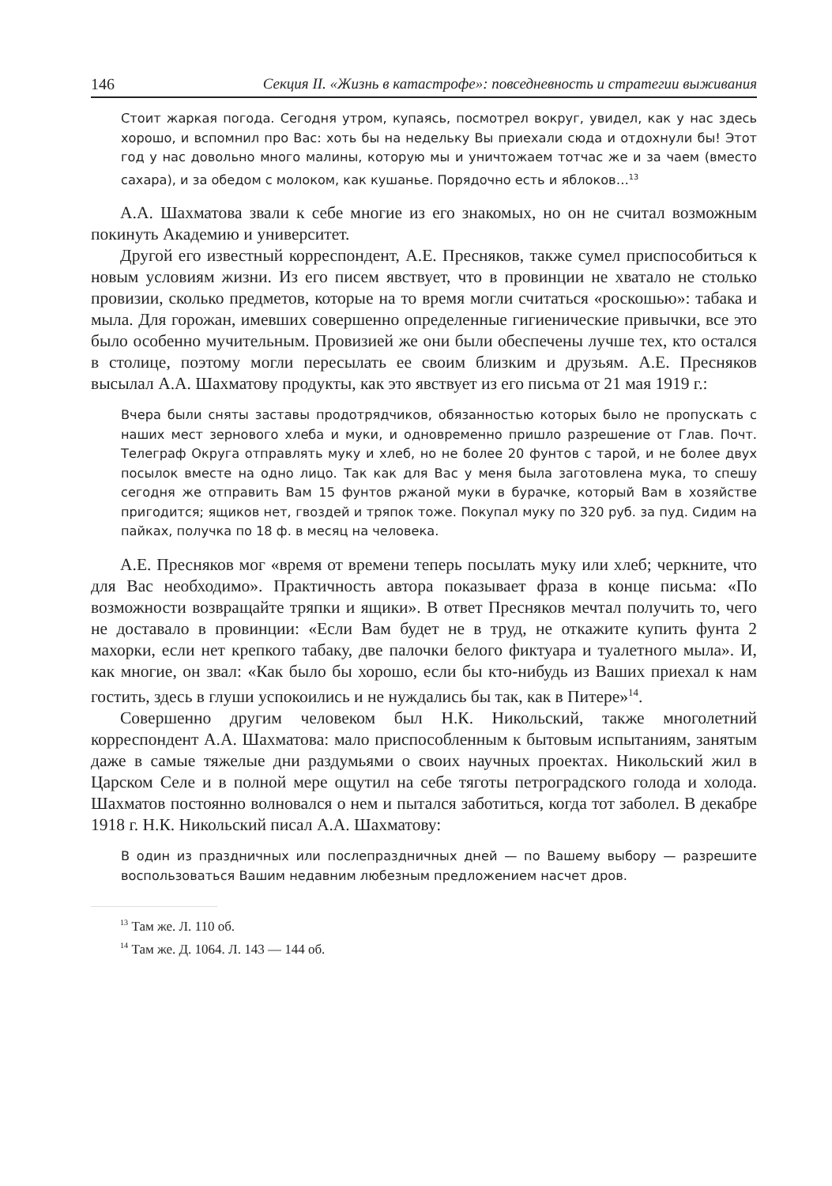146 Секция II. «Жизнь в катастрофе»: повседневность и стратегии выживания
Стоит жаркая погода. Сегодня утром, купаясь, посмотрел вокруг, увидел, как у нас здесь хорошо, и вспомнил про Вас: хоть бы на недельку Вы приехали сюда и отдохнули бы! Этот год у нас довольно много малины, которую мы и уничтожаем тотчас же и за чаем (вместо сахара), и за обедом с молоком, как кушанье. Порядочно есть и яблоков…<sup>13</sup>
А.А. Шахматова звали к себе многие из его знакомых, но он не считал возможным покинуть Академию и университет.
Другой его известный корреспондент, А.Е. Пресняков, также сумел приспособиться к новым условиям жизни. Из его писем явствует, что в провинции не хватало не столько провизии, сколько предметов, которые на то время могли считаться «роскошью»: табака и мыла. Для горожан, имевших совершенно определенные гигиенические привычки, все это было особенно мучительным. Провизией же они были обеспечены лучше тех, кто остался в столице, поэтому могли пересылать ее своим близким и друзьям. А.Е. Пресняков высылал А.А. Шахматову продукты, как это явствует из его письма от 21 мая 1919 г.:
Вчера были сняты заставы продотрядчиков, обязанностью которых было не пропускать с наших мест зернового хлеба и муки, и одновременно пришло разрешение от Глав. Почт. Телеграф Округа отправлять муку и хлеб, но не более 20 фунтов с тарой, и не более двух посылок вместе на одно лицо. Так как для Вас у меня была заготовлена мука, то спешу сегодня же отправить Вам 15 фунтов ржаной муки в бурачке, который Вам в хозяйстве пригодится; ящиков нет, гвоздей и тряпок тоже. Покупал муку по 320 руб. за пуд. Сидим на пайках, получка по 18 ф. в месяц на человека.
А.Е. Пресняков мог «время от времени теперь посылать муку или хлеб; черкните, что для Вас необходимо». Практичность автора показывает фраза в конце письма: «По возможности возвращайте тряпки и ящики». В ответ Пресняков мечтал получить то, чего не доставало в провинции: «Если Вам будет не в труд, не откажите купить фунта 2 махорки, если нет крепкого табаку, две палочки белого фиктуара и туалетного мыла». И, как многие, он звал: «Как было бы хорошо, если бы кто-нибудь из Ваших приехал к нам гостить, здесь в глуши успокоились и не нуждались бы так, как в Питере»<sup>14</sup>.
Совершенно другим человеком был Н.К. Никольский, также многолетний корреспондент А.А. Шахматова: мало приспособленным к бытовым испытаниям, занятым даже в самые тяжелые дни раздумьями о своих научных проектах. Никольский жил в Царском Селе и в полной мере ощутил на себе тяготы петроградского голода и холода. Шахматов постоянно волновался о нем и пытался заботиться, когда тот заболел. В декабре 1918 г. Н.К. Никольский писал А.А. Шахматову:
В один из праздничных или послепраздничных дней — по Вашему выбору — разрешите воспользоваться Вашим недавним любезным предложением насчет дров.
<sup>13</sup> Там же. Л. 110 об.
<sup>14</sup> Там же. Д. 1064. Л. 143 — 144 об.